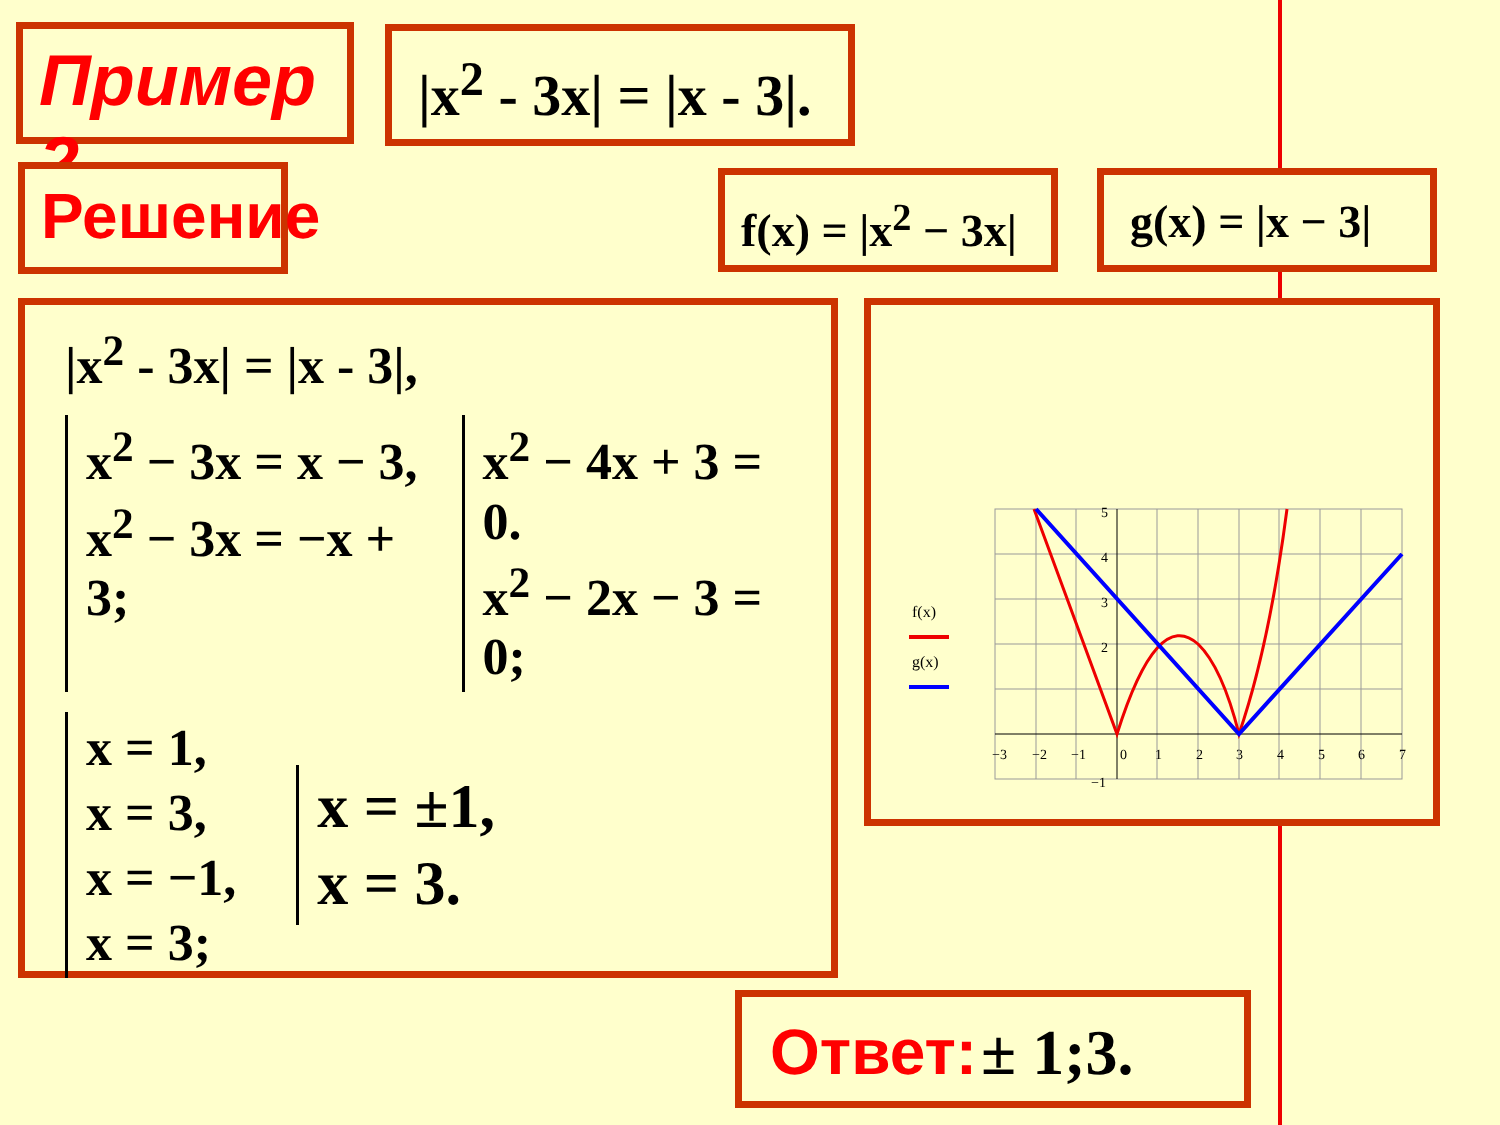Пример 2 |x<sup>2</sup> - 3x| = |x - 3|.
Решение f(x) = |x<sup>2</sup> − 3x| g(x) = |x − 3|
|x<sup>2</sup> - 3x| = |x - 3|,
x<sup>2</sup> − 3x = x − 3,
x<sup>2</sup> − 3x = −x + 3;
x<sup>2</sup> − 4x + 3 = 0.
x<sup>2</sup> − 2x − 3 = 0;
x = 1,
x = 3,
x = −1,
x = 3;
x = ±1,
x = 3.
f(x)
g(x)
−3
−2
−1
0
1
2
3
4
5
6
7
5
4
3
2
−1
Ответ: ± 1;3.